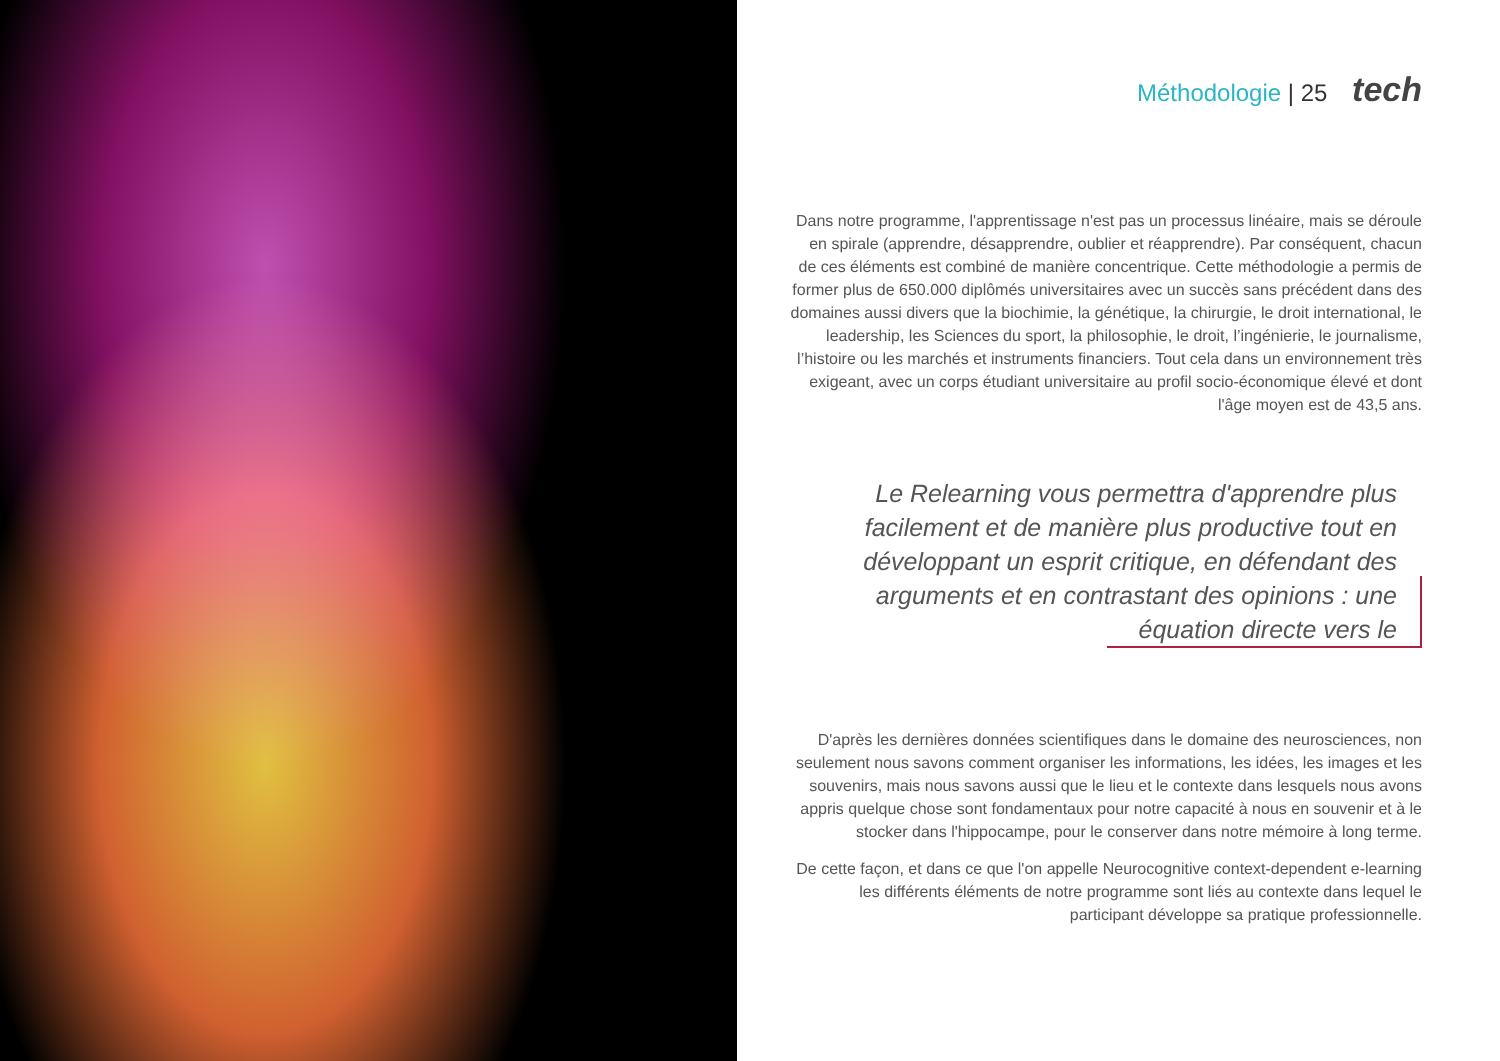Méthodologie | 25 tech
Dans notre programme, l'apprentissage n'est pas un processus linéaire, mais se déroule en spirale (apprendre, désapprendre, oublier et réapprendre). Par conséquent, chacun de ces éléments est combiné de manière concentrique. Cette méthodologie a permis de former plus de 650.000 diplômés universitaires avec un succès sans précédent dans des domaines aussi divers que la biochimie, la génétique, la chirurgie, le droit international, le leadership, les Sciences du sport, la philosophie, le droit, l’ingénierie, le journalisme, l’histoire ou les marchés et instruments financiers. Tout cela dans un environnement très exigeant, avec un corps étudiant universitaire au profil socio-économique élevé et dont l'âge moyen est de 43,5 ans.
Le Relearning vous permettra d'apprendre plus facilement et de manière plus productive tout en développant un esprit critique, en défendant des arguments et en contrastant des opinions : une équation directe vers le
D'après les dernières données scientifiques dans le domaine des neurosciences, non seulement nous savons comment organiser les informations, les idées, les images et les souvenirs, mais nous savons aussi que le lieu et le contexte dans lesquels nous avons appris quelque chose sont fondamentaux pour notre capacité à nous en souvenir et à le stocker dans l'hippocampe, pour le conserver dans notre mémoire à long terme.
De cette façon, et dans ce que l'on appelle Neurocognitive context-dependent e-learning les différents éléments de notre programme sont liés au contexte dans lequel le participant développe sa pratique professionnelle.